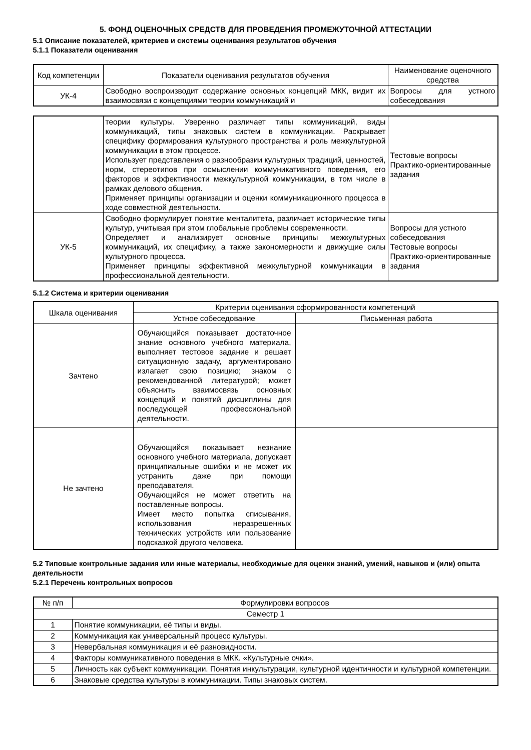5. ФОНД ОЦЕНОЧНЫХ СРЕДСТВ ДЛЯ ПРОВЕДЕНИЯ ПРОМЕЖУТОЧНОЙ АТТЕСТАЦИИ
5.1 Описание показателей, критериев и системы оценивания результатов обучения
5.1.1 Показатели оценивания
| Код компетенции | Показатели оценивания результатов обучения | Наименование оценочного средства |
| --- | --- | --- |
| УК-4 | Свободно воспроизводит содержание основных концепций МКК, видит их взаимосвязи с концепциями теории коммуникаций и | Вопросы для устного собеседования |
| | теории культуры. Уверенно различает типы коммуникаций, виды коммуникаций, типы знаковых систем в коммуникации. Раскрывает специфику формирования культурного пространства и роль межкультурной коммуникации в этом процессе. Использует представления о разнообразии культурных традиций, ценностей, норм, стереотипов при осмыслении коммуникативного поведения, его факторов и эффективности межкультурной коммуникации, в том числе в рамках делового общения. Применяет принципы организации и оценки коммуникационного процесса в ходе совместной деятельности. | Тестовые вопросы Практико-ориентированные задания |
| УК-5 | Свободно формулирует понятие менталитета, различает исторические типы культур, учитывая при этом глобальные проблемы современности. Определяет и анализирует основные принципы межкультурных коммуникаций, их специфику, а также закономерности и движущие силы культурного процесса. Применяет принципы эффективной межкультурной коммуникации в профессиональной деятельности. | Вопросы для устного собеседования Тестовые вопросы Практико-ориентированные задания |
5.1.2 Система и критерии оценивания
| Шкала оценивания | Критерии оценивания сформированности компетенций | |
| --- | --- | --- |
| | Устное собеседование | Письменная работа |
| Зачтено | Обучающийся показывает достаточное знание основного учебного материала, выполняет тестовое задание и решает ситуационную задачу, аргументировано излагает свою позицию; знаком с рекомендованной литературой; может объяснить взаимосвязь основных концепций и понятий дисциплины для последующей профессиональной деятельности. | |
| Не зачтено | Обучающийся показывает незнание основного учебного материала, допускает принципиальные ошибки и не может их устранить даже при помощи преподавателя. Обучающийся не может ответить на поставленные вопросы. Имеет место попытка списывания, использования неразрешенных технических устройств или пользование подсказкой другого человека. | |
5.2 Типовые контрольные задания или иные материалы, необходимые для оценки знаний, умений, навыков и (или) опыта деятельности
5.2.1 Перечень контрольных вопросов
| № п/п | Формулировки вопросов |
| --- | --- |
| Семестр 1 | |
| 1 | Понятие коммуникации, её типы и виды. |
| 2 | Коммуникация как универсальный процесс культуры. |
| 3 | Невербальная коммуникация и её разновидности. |
| 4 | Факторы коммуникативного поведения в МКК. «Культурные очки». |
| 5 | Личность как субъект коммуникации. Понятия инкультурации, культурной идентичности и культурной компетенции. |
| 6 | Знаковые средства культуры в коммуникации. Типы знаковых систем. |